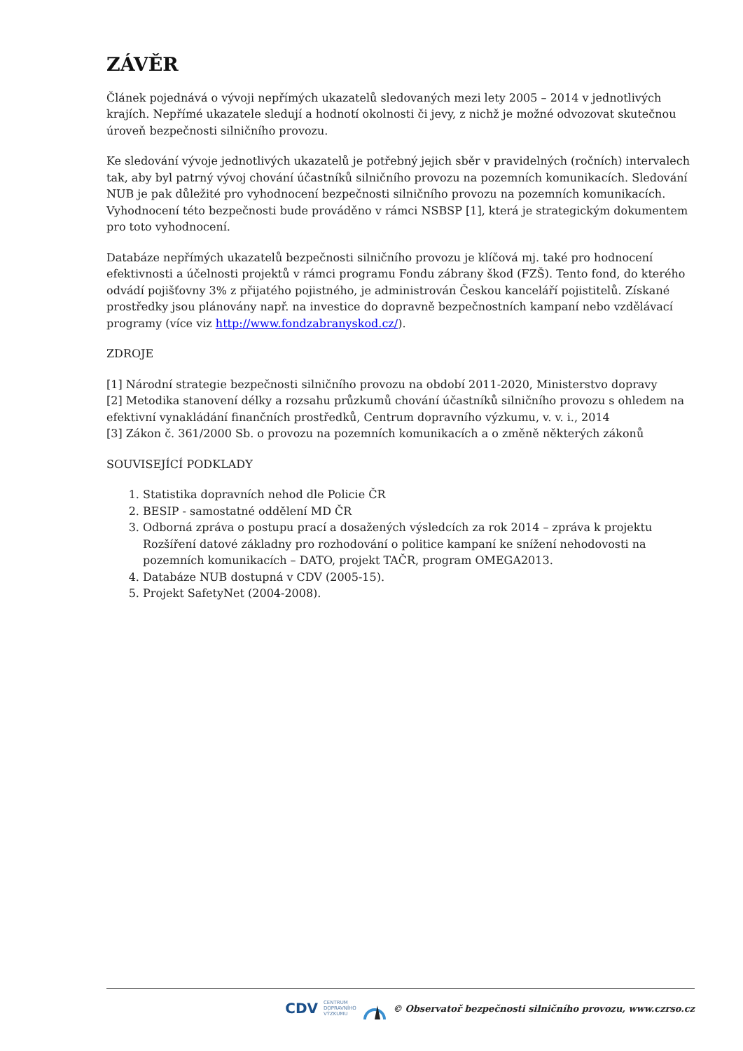ZÁVĚR
Článek pojednává o vývoji nepřímých ukazatelů sledovaných mezi lety 2005 – 2014 v jednotlivých krajích. Nepřímé ukazatele sledují a hodnotí okolnosti či jevy, z nichž je možné odvozovat skutečnou úroveň bezpečnosti silničního provozu.
Ke sledování vývoje jednotlivých ukazatelů je potřebný jejich sběr v pravidelných (ročních) intervalech tak, aby byl patrný vývoj chování účastníků silničního provozu na pozemních komunikacích. Sledování NUB je pak důležité pro vyhodnocení bezpečnosti silničního provozu na pozemních komunikacích. Vyhodnocení této bezpečnosti bude prováděno v rámci NSBSP [1], která je strategickým dokumentem pro toto vyhodnocení.
Databáze nepřímých ukazatelů bezpečnosti silničního provozu je klíčová mj. také pro hodnocení efektivnosti a účelnosti projektů v rámci programu Fondu zábrany škod (FZŠ). Tento fond, do kterého odvádí pojišťovny 3% z přijatého pojistného, je administrován Českou kanceláří pojistitelů. Získané prostředky jsou plánovány např. na investice do dopravně bezpečnostních kampaní nebo vzdělávací programy (více viz http://www.fondzabranyskod.cz/).
ZDROJE
[1] Národní strategie bezpečnosti silničního provozu na období 2011-2020, Ministerstvo dopravy
[2] Metodika stanovení délky a rozsahu průzkumů chování účastníků silničního provozu s ohledem na efektivní vynakládání finančních prostředků, Centrum dopravního výzkumu, v. v. i., 2014
[3] Zákon č. 361/2000 Sb. o provozu na pozemních komunikacích a o změně některých zákonů
SOUVISEJÍCÍ PODKLADY
1. Statistika dopravních nehod dle Policie ČR
2. BESIP - samostatné oddělení MD ČR
3. Odborná zpráva o postupu prací a dosažených výsledcích za rok 2014 – zpráva k projektu Rozšíření datové základny pro rozhodování o politice kampaní ke snížení nehodovosti na pozemních komunikacích – DATO, projekt TAČR, program OMEGA2013.
4. Databáze NUB dostupná v CDV (2005-15).
5. Projekt SafetyNet (2004-2008).
CDV CENTRUM
DOPRAVNÍHO
VÝZKUMU © Observatoř bezpečnosti silničního provozu, www.czrso.cz